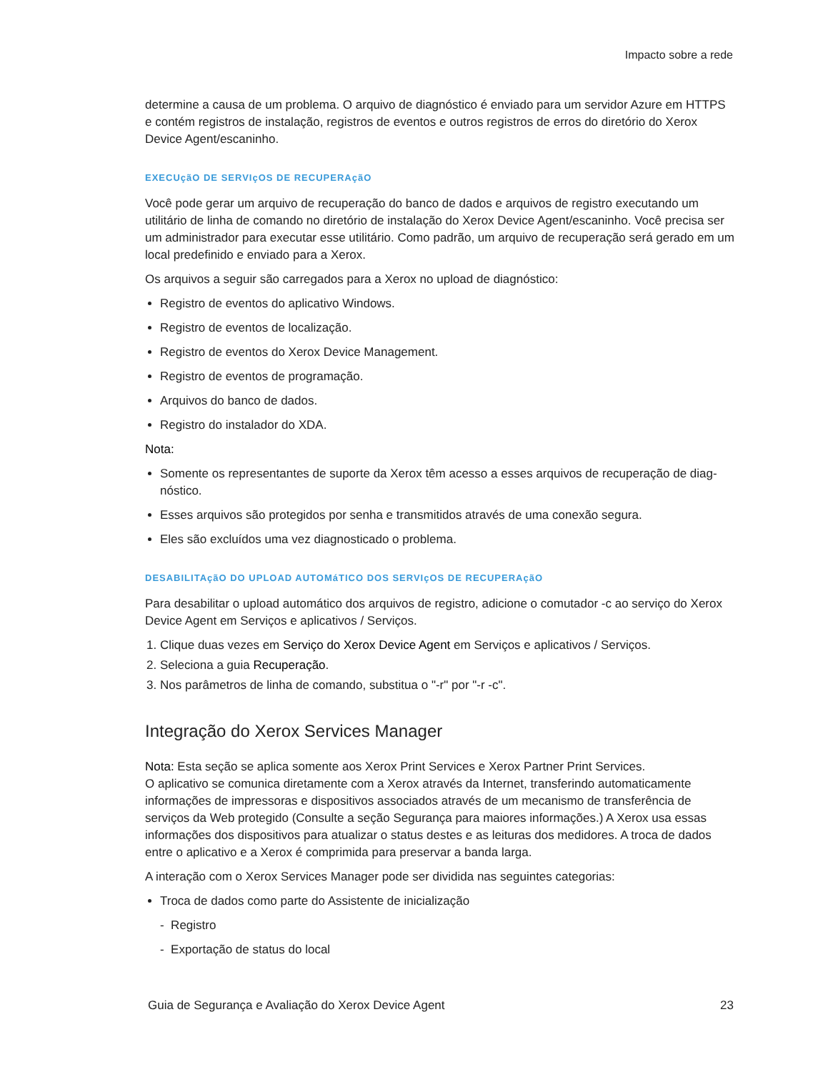Impacto sobre a rede
determine a causa de um problema. O arquivo de diagnóstico é enviado para um servidor Azure em HTTPS e contém registros de instalação, registros de eventos e outros registros de erros do diretório do Xerox Device Agent/escaninho.
EXECUçãO DE SERVIçOS DE RECUPERAçãO
Você pode gerar um arquivo de recuperação do banco de dados e arquivos de registro executando um utilitário de linha de comando no diretório de instalação do Xerox Device Agent/escaninho. Você precisa ser um administrador para executar esse utilitário. Como padrão, um arquivo de recuperação será gerado em um local predefinido e enviado para a Xerox.
Os arquivos a seguir são carregados para a Xerox no upload de diagnóstico:
Registro de eventos do aplicativo Windows.
Registro de eventos de localização.
Registro de eventos do Xerox Device Management.
Registro de eventos de programação.
Arquivos do banco de dados.
Registro do instalador do XDA.
Nota:
Somente os representantes de suporte da Xerox têm acesso a esses arquivos de recuperação de diag-nóstico.
Esses arquivos são protegidos por senha e transmitidos através de uma conexão segura.
Eles são excluídos uma vez diagnosticado o problema.
DESABILITAçãO DO UPLOAD AUTOMáTICO DOS SERVIçOS DE RECUPERAçãO
Para desabilitar o upload automático dos arquivos de registro, adicione o comutador -c ao serviço do Xerox Device Agent em Serviços e aplicativos / Serviços.
1. Clique duas vezes em Serviço do Xerox Device Agent em Serviços e aplicativos / Serviços.
2. Seleciona a guia Recuperação.
3. Nos parâmetros de linha de comando, substitua o "-r" por "-r -c".
Integração do Xerox Services Manager
Nota: Esta seção se aplica somente aos Xerox Print Services e Xerox Partner Print Services.
O aplicativo se comunica diretamente com a Xerox através da Internet, transferindo automaticamente informações de impressoras e dispositivos associados através de um mecanismo de transferência de serviços da Web protegido (Consulte a seção Segurança para maiores informações.) A Xerox usa essas informações dos dispositivos para atualizar o status destes e as leituras dos medidores. A troca de dados entre o aplicativo e a Xerox é comprimida para preservar a banda larga.
A interação com o Xerox Services Manager pode ser dividida nas seguintes categorias:
Troca de dados como parte do Assistente de inicialização
- Registro
- Exportação de status do local
Guia de Segurança e Avaliação do Xerox Device Agent 23